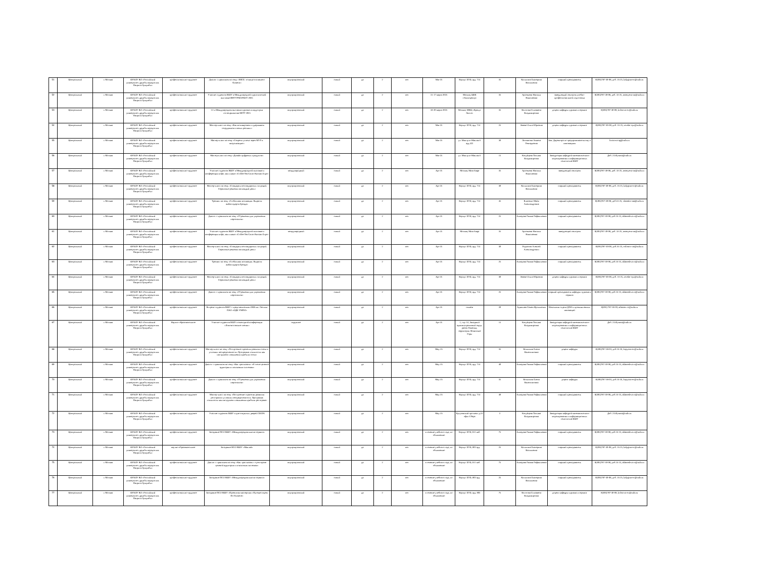| 51 | Центральный | г. Москва | ФГАОУ ВО «Российский университет дружбы народов им. Патриса Лумумбы» | профессионально-трудовое | Диалог с практиком на тему «MICE: точка роста вашего бизнеса» | внутривузовский | очный | да | 2 | нет | Mar-25 | Корпус ЕГФ, ауд. 714 | 35 | Калыгина Екатерина Васильевна | старший преподаватель | 8(495)787-30-08, доб. 16-25, kalygina-ev@rudn.ru |
| 52 | Центральный | г. Москва | ФГАОУ ВО «Российский университет дружбы народов им. Патриса Лумумбы» | профессионально-трудовое | Участие студентов ВШУ в Международной туристической выставке ИНТУРМАРКЕТ-2025 | внутривузовский | очный | да | 2 | нет | 15-17 марта 2025 | Москва, ЦВК «Экспоцентр» | 35 | Арсеньева Наталья Николаевна | заведующий сектором учебно-профессиональной подготовки | 8(495)787-30-08, доб. 16-25, arsenyeva-nn@rudn.ru |
| 53 | Центральный | г. Москва | ФГАОУ ВО «Российский университет дружбы народов им. Патриса Лумумбы» | профессионально-трудовое | 31-я Международная выставка туризма и индустрии гостеприимства MITT 2025 | внутривузовский | очный | да | 2 | нет | 18-20 марта 2025 | Москва, МВЦ «Крокус Экспо» | 35 | Колотова Елизавета Владимировна | доцент кафедры туризма и сервиса | 8(495)787-30-08, kolotova-ev@rudn.ru |
| 54 | Центральный | г. Москва | ФГАОУ ВО «Российский университет дружбы народов им. Патриса Лумумбы» | профессионально-трудовое | Мастер-класс на тему «Как мотивировать и удерживать сотрудников в новых реалиях» | внутривузовский | очный | да | 2 | нет | Mar-25 | Корпус ЕГФ, ауд. 714 | 25 | Зевеке Ольга Юрьевна | доцент кафедры туризма и сервиса | 8(495)787-30-08, доб. 16-25, zeveke-oyu@rudn.ru |
| 55 | Центральный | г. Москва | ФГАОУ ВО «Российский университет дружбы народов им. Патриса Лумумбы» | профессионально-трудовое | Мастер-класс на тему «Секреты успеха через MVP и визуализацию» | внутривузовский | очный | да | 2 | нет | Mar-25 | ул. Миклухо-Маклая 6 ауд.422 | 30 | Литвинова Анжела Геннадьевна | Зам. Директора по предпринимательству и инновациям | litvinova-ag@rudn.ru |
| 56 | Центральный | г. Москва | ФГАОУ ВО «Российский университет дружбы народов им. Патриса Лумумбы» | профессионально-трудовое | Мастер-класс на тему «Дизайн цифровых продуктов» | внутривузовский | очный | да | 2 | нет | Mar-25 | ул. Миклухо-Маклая 6 | 15 | Кокуйцева Татьяна Владимировна | Заведующая кафедрой математического моделирования и информационных технологий ВШУ | Доб. 2150,mmit@rudn.ru |
| 57 | Центральный | г. Москва | ФГАОУ ВО «Российский университет дружбы народов им. Патриса Лумумбы» | профессионально-трудовое | Участие студентов ВШУ в Международной выставке и конференции кофе, чая и какао «Coffee Tea Cacao Russian Expo» | международный | очный | да | 2 | нет | Apr-25 | Москва, Main Stage | 35 | Арсеньева Наталья Николаевна | заведующий сектором | 8(495)787-30-08, доб. 16-25, arsenyeva-nn@rudn.ru |
| 58 | Центральный | г. Москва | ФГАОУ ВО «Российский университет дружбы народов им. Патриса Лумумбы» | профессионально-трудовое | Мастер-класс на тему «Стандарты нестандартных ситуаций. Сервисные решения на каждый день» | внутривузовский | очный | да | 2 | нет | Apr-25 | Корпус ЕГФ, ауд. 714 | 30 | Калыгина Екатерина Васильевна | старший преподаватель | 8(495)787-30-08, доб. 16-25, kalygina-ev@rudn.ru |
| 59 | Центральный | г. Москва | ФГАОУ ВО «Российский университет дружбы народов им. Патриса Лумумбы» | профессионально-трудовое | Тренинг на тему «Глобальная мотивация. Вырасти амбассадоров бренда» | внутривузовский | очный | да | 2 | нет | Apr-25 | Корпус ЕГФ, ауд. 714 | 45 | Власенко Майя Александровна | старший преподаватель | 8(495)787-30-08, доб.16-25, vlasenko-ma@rudn.ru |
| 60 | Центральный | г. Москва | ФГАОУ ВО «Российский университет дружбы народов им. Патриса Лумумбы» | профессионально-трудовое | Диалог с практиком на тему «IT-решения для управления персоналом» | внутривузовский | очный | да | 2 | нет | Apr-25 | Корпус ЕГФ, ауд. 714 | 25 | Ахмедова Римма Рафаильевна | старший преподаватель | 8(495)787-30-08, доб.16-25, akhmedova-rr@rudn.ru |
| 61 | Центральный | г. Москва | ФГАОУ ВО «Российский университет дружбы народов им. Патриса Лумумбы» | профессионально-трудовое | Участие студентов ВШУ в Международной выставке и конференции кофе, чая и какао «Coffee Tea Cacao Russian Expo» | международный | очный | да | 2 | нет | Apr-25 | Москва, Main Stage | 35 | Арсеньева Наталья Николаевна | заведующий сектором | 8(495)787-30-08, доб. 16-25, arsenyeva-nn@rudn.ru |
| 62 | Центральный | г. Москва | ФГАОУ ВО «Российский университет дружбы народов им. Патриса Лумумбы» | профессионально-трудовое | Мастер-класс на тему «Стандарты нестандартных ситуаций. Сервисные решения на каждый день» | внутривузовский | очный | да | 2 | нет | Apr-25 | Корпус ЕГФ, ауд. 714 | 30 | Родионов Алексей Александрович | старший преподаватель | 8(495)787-30-08, доб.16-25, rodionov-aa@rudn.ru |
| 63 | Центральный | г. Москва | ФГАОУ ВО «Российский университет дружбы народов им. Патриса Лумумбы» | профессионально-трудовое | Тренинг на тему «Глобальная мотивация. Вырасти амбассадоров бренда» | внутривузовский | очный | да | 2 | нет | Apr-25 | Корпус ЕГФ, ауд. 714 | 25 | Ахмедова Римма Рафаильевна | старший преподаватель | 8(495)787-30-08, доб.16-25, akhmedova-rr@rudn.ru |
| 64 | Центральный | г. Москва | ФГАОУ ВО «Российский университет дружбы народов им. Патриса Лумумбы» | профессионально-трудовое | Мастер-класс на тему «Стандарты нестандартных ситуаций. Сервисные решения на каждый день» | внутривузовский | очный | да | 2 | нет | Apr-25 | Корпус ЕГФ, ауд. 714 | 30 | Зевеке Ольга Юрьевна | доцент кафедры туризма и сервиса | 8(495)787-30-08, доб. 16-25, zeveke-oyu@rudn.ru |
| 65 | Центральный | г. Москва | ФГАОУ ВО «Российский университет дружбы народов им. Патриса Лумумбы» | профессионально-трудовое | Диалог с практиком на тему «IT-решения для управления персоналом» | внутривузовский | очный | да | 2 | нет | Apr-25 | Корпус ЕГФ, ауд. 714 | 25 | Ахмедова Римма Рафаильевна | старший преподаватель кафедры туризма и сервиса | 8(495)787-30-08, доб.16-25, akhmedova-rr@rudn.ru |
| 66 | Центральный | г. Москва | ФГАОУ ВО «Российский университет дружбы народов им. Патриса Лумумбы» | профессионально-трудовое | Встреча студентов ВШУ с представителями ОКБ им. Люльки ПАО «ОДК УМПО» | внутривузовский | очный | да | 2 | нет | Apr-25 | онлайн | 20 | Адиньяев Семен Ирсильевич | Начальник отдела ДПО и промышленных инноваций | 8(495) 787-38-03, adiniaev-si@rudn.ru |
| 67 | Центральный | г. Москва | ФГАОУ ВО «Российский университет дружбы народов им. Патриса Лумумбы» | Научно-образовательное | Участие студентов ВШУ в ежегодной конференции «Ломоносовские чтения» | окружное | очный | да | 2 | нет | Apr-25 | 1, стр. 52, Западный административный округ, район Раменки, территория Ленинские Горы | 15 | Кокуйцева Татьяна Владимировна | Заведующая кафедрой математического моделирования и информационных технологий ВШУ | Доб. 2150,mmit@rudn.ru |
| 68 | Центральный | г. Москва | ФГАОУ ВО «Российский университет дружбы народов им. Патриса Лумумбы» | профессионально-трудовое | Мастер-класс на тему «Построение стратегии развития отеля в условиях неопределенности. Программа лояльности как инструмент повышения прибыли отеля» | внутривузовский | очный | да | 2 | нет | May-25 | Корпус ЕГФ, ауд. 714 | 35 | Копытина Елена Валентиновна | доцент кафедры | 8(495)787-38-03, доб.16-26, kopytina-ev@rudn.ru |
| 69 | Центральный | г. Москва | ФГАОУ ВО «Российский университет дружбы народов им. Патриса Лумумбы» | профессионально-трудовое | Диалог с практиком на тему «Как «рассказать» об отеле целевой аудитории и поисковым системам» | внутривузовский | очный | да | 2 | нет | May-25 | Корпус ЕГФ, ауд. 714 | 40 | Ахмедова Римма Рафаильевна | старший преподаватель | 8(495)787-30-08, доб.16-25, akhmedova-rr@rudn.ru |
| 70 | Центральный | г. Москва | ФГАОУ ВО «Российский университет дружбы народов им. Патриса Лумумбы» | профессионально-трудовое | Диалог с практиком на тему «IT-решения для управления персоналом» | внутривузовский | очный | да | 2 | нет | May-25 | Корпус ЕГФ, ауд. 714 | 35 | Копытина Елена Валентиновна | доцент кафедры | 8(495)787-38-03, доб.16-26, kopytina-ev@rudn.ru |
| 71 | Центральный | г. Москва | ФГАОУ ВО «Российский университет дружбы народов им. Патриса Лумумбы» | профессионально-трудовое | Мастер-класс на тему «Построение стратегии развития ресторана в условиях неопределенности. Программа лояльности как инструмент повышения прибыли ресторана» | внутривузовский | очный | да | 2 | нет | May-25 | Корпус ЕГФ, ауд. 714 | 40 | Ахмедова Римма Рафаильевна | старший преподаватель | 8(495)787-30-08, доб.16-25, akhmedova-rr@rudn.ru |
| 72 | Центральный | г. Москва | ФГАОУ ВО «Российский университет дружбы народов им. Патриса Лумумбы» | профессионально-трудовое | Участие студентов ВШУ в дне открытых дверей СБЕРА | внутривузовский | очный | да | 2 | нет | May-25 | Кутузовский проспект д.32 офис Сбера | 3 | Кокуйцева Татьяна Владимировна | Заведующая кафедрой математического моделирования и информационных технологий ВШУ | Доб. 2150,mmit@rudn.ru |
| 73 | Центральный | г. Москва | ФГАОУ ВО «Российский университет дружбы народов им. Патриса Лумумбы» | профессионально-трудовое | Заседание ПСО ВШУ «Международная школа сервиса» | внутривузовский | очный | да | 2 | нет | в течение учебного года, по объявлению | Корпус ЕГФ, 811 каб. | 75 | Ахмедова Римма Рафаильевна | старший преподаватель | 8(495)787-30-08, доб.16-25, akhmedova-rr@rudn.ru |
| 74 | Центральный | г. Москва | ФГАОУ ВО «Российский университет дружбы народов им. Патриса Лумумбы» | научно-образовательное | Заседание НСО ВШУ «Маклай» | внутривузовский | очный | да | 2 | нет | в течение учебного года, по объявлению | Корпус ЕГФ, 802 ауд. | 25 | Калыгина Екатерина Васильевна | старший преподаватель | 8(495)787-30-08, доб. 16-25, kalygina-ev@rudn.ru |
| 75 | Центральный | г. Москва | ФГАОУ ВО «Российский университет дружбы народов им. Патриса Лумумбы» | профессионально-трудовое | Диалог с практиком на тему «Как «рассказать» о ресторане целевой аудитории и поисковым системам» | внутривузовский | очный | да | 2 | нет | в течение учебного года, по объявлению | Корпус ЕГФ, 811 каб. | 75 | Ахмедова Римма Рафаильевна | старший преподаватель | 8(495)787-30-08, доб.16-25, akhmedova-rr@rudn.ru |
| 76 | Центральный | г. Москва | ФГАОУ ВО «Российский университет дружбы народов им. Патриса Лумумбы» | профессионально-трудовое | Заседание ПСО ВШУ «Международная школа сервиса» | внутривузовский | очный | да | 2 | нет | в течение учебного года, по объявлению | Корпус ЕГФ, 802 ауд. | 25 | Калыгина Екатерина Васильевна | старший преподаватель | 8(495)787-30-08, доб. 16-25, kalygina-ev@rudn.ru |
| 77 | Центральный | г. Москва | ФГАОУ ВО «Российский университет дружбы народов им. Патриса Лумумбы» | профессионально-трудовое | Заседание ПСО ВШУ «Проектная мастерская «Путешествуем По Планете» | внутривузовский | очный | да | 2 | нет | в течение учебного года, по объявлению | Корпус ЕГФ, ауд. 803 | 75 | Колотова Елизавета Владимировна | доцент кафедры туризма и сервиса | 8(495)787-30-08, kolotova-ev@rudn.ru |